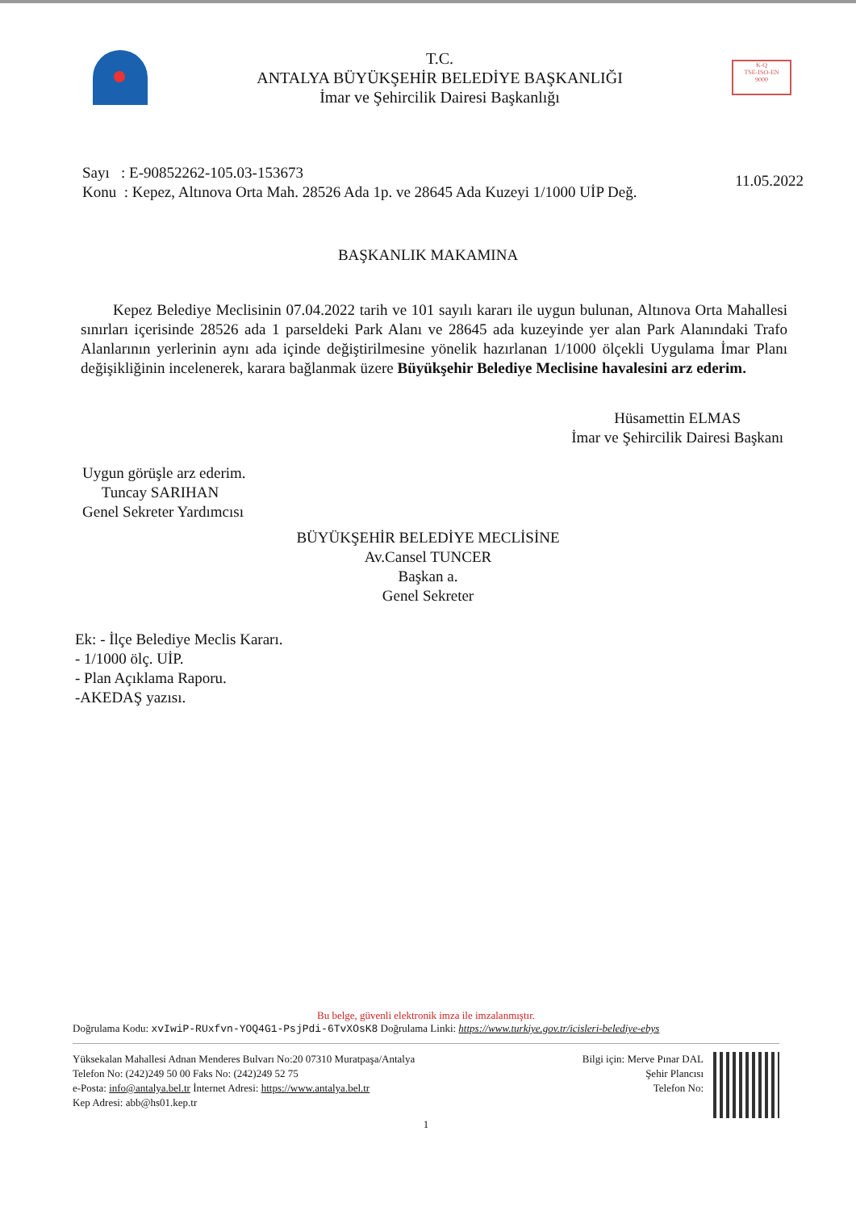T.C.
ANTALYA BÜYÜKŞEHİR BELEDİYE BAŞKANLIĞI
İmar ve Şehircilik Dairesi Başkanlığı
K-Q
TSE-ISO-EN
9000
Sayı : E-90852262-105.03-153673
Konu : Kepez, Altınova Orta Mah. 28526 Ada 1p. ve 28645 Ada Kuzeyi 1/1000 UİP Değ.
11.05.2022
BAŞKANLIK MAKAMINA
Kepez Belediye Meclisinin 07.04.2022 tarih ve 101 sayılı kararı ile uygun bulunan, Altınova Orta Mahallesi sınırları içerisinde 28526 ada 1 parseldeki Park Alanı ve 28645 ada kuzeyinde yer alan Park Alanındaki Trafo Alanlarının yerlerinin aynı ada içinde değiştirilmesine yönelik hazırlanan 1/1000 ölçekli Uygulama İmar Planı değişikliğinin incelenerek, karara bağlanmak üzere Büyükşehir Belediye Meclisine havalesini arz ederim.
Hüsamettin ELMAS
İmar ve Şehircilik Dairesi Başkanı
Uygun görüşle arz ederim.
Tuncay SARIHAN
Genel Sekreter Yardımcısı
BÜYÜKŞEHİR BELEDİYE MECLİSİNE
Av.Cansel TUNCER
Başkan a.
Genel Sekreter
Ek: - İlçe Belediye Meclis Kararı.
- 1/1000 ölç. UİP.
- Plan Açıklama Raporu.
-AKEDAŞ yazısı.
Bu belge, güvenli elektronik imza ile imzalanmıştır.
Doğrulama Kodu: xvIwiP-RUxfvn-YOQ4G1-PsjPdi-6TvXOsK8 Doğrulama Linki: https://www.turkiye.gov.tr/icisleri-belediye-ebys
Yüksekalan Mahallesi Adnan Menderes Bulvarı No:20 07310 Muratpaşa/Antalya
Telefon No: (242)249 50 00 Faks No: (242)249 52 75
e-Posta: info@antalya.bel.tr İnternet Adresi: https://www.antalya.bel.tr
Kep Adresi: abb@hs01.kep.tr
Bilgi için: Merve Pınar DAL
Şehir Plancısı
Telefon No:
1